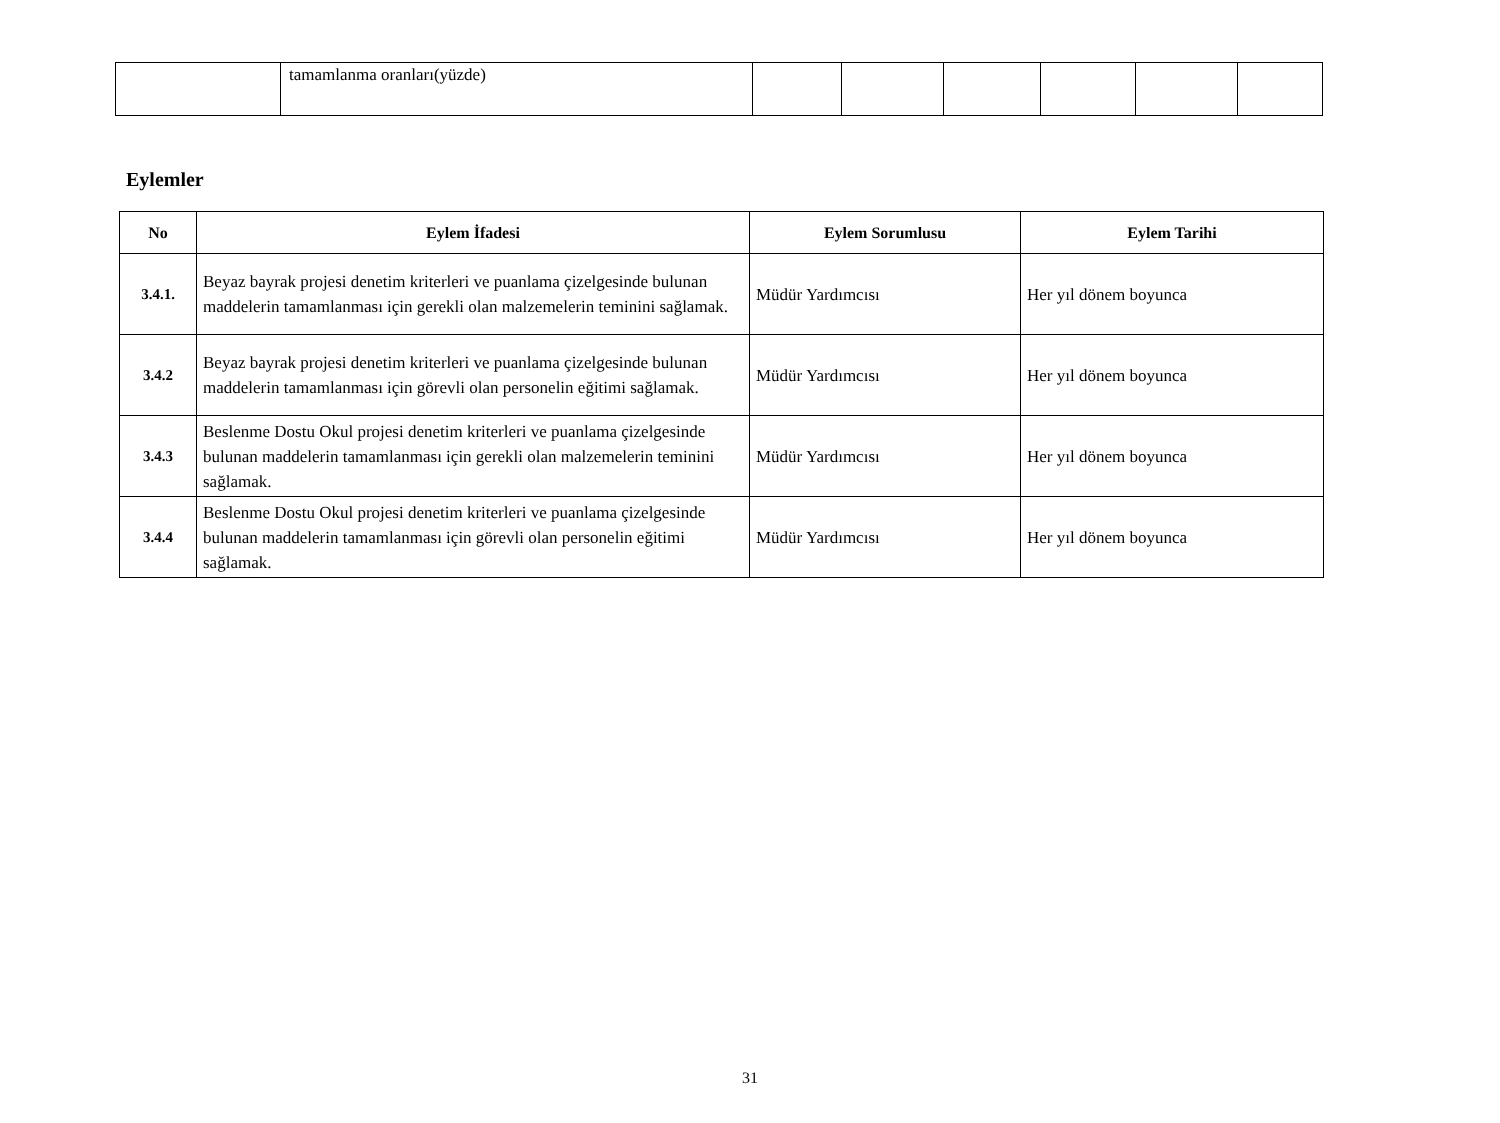| | tamamlanma oranları(yüzde) | | | | | | |
Eylemler
| No | Eylem İfadesi | Eylem Sorumlusu | Eylem Tarihi |
| --- | --- | --- | --- |
| 3.4.1. | Beyaz bayrak projesi denetim kriterleri ve puanlama çizelgesinde bulunan maddelerin tamamlanması için gerekli olan malzemelerin teminini sağlamak. | Müdür Yardımcısı | Her yıl dönem boyunca |
| 3.4.2 | Beyaz bayrak projesi denetim kriterleri ve puanlama çizelgesinde bulunan maddelerin tamamlanması için görevli olan personelin eğitimi sağlamak. | Müdür Yardımcısı | Her yıl dönem boyunca |
| 3.4.3 | Beslenme Dostu Okul projesi denetim kriterleri ve puanlama çizelgesinde bulunan maddelerin tamamlanması için gerekli olan malzemelerin teminini sağlamak. | Müdür Yardımcısı | Her yıl dönem boyunca |
| 3.4.4 | Beslenme Dostu Okul projesi denetim kriterleri ve puanlama çizelgesinde bulunan maddelerin tamamlanması için görevli olan personelin eğitimi sağlamak. | Müdür Yardımcısı | Her yıl dönem boyunca |
31